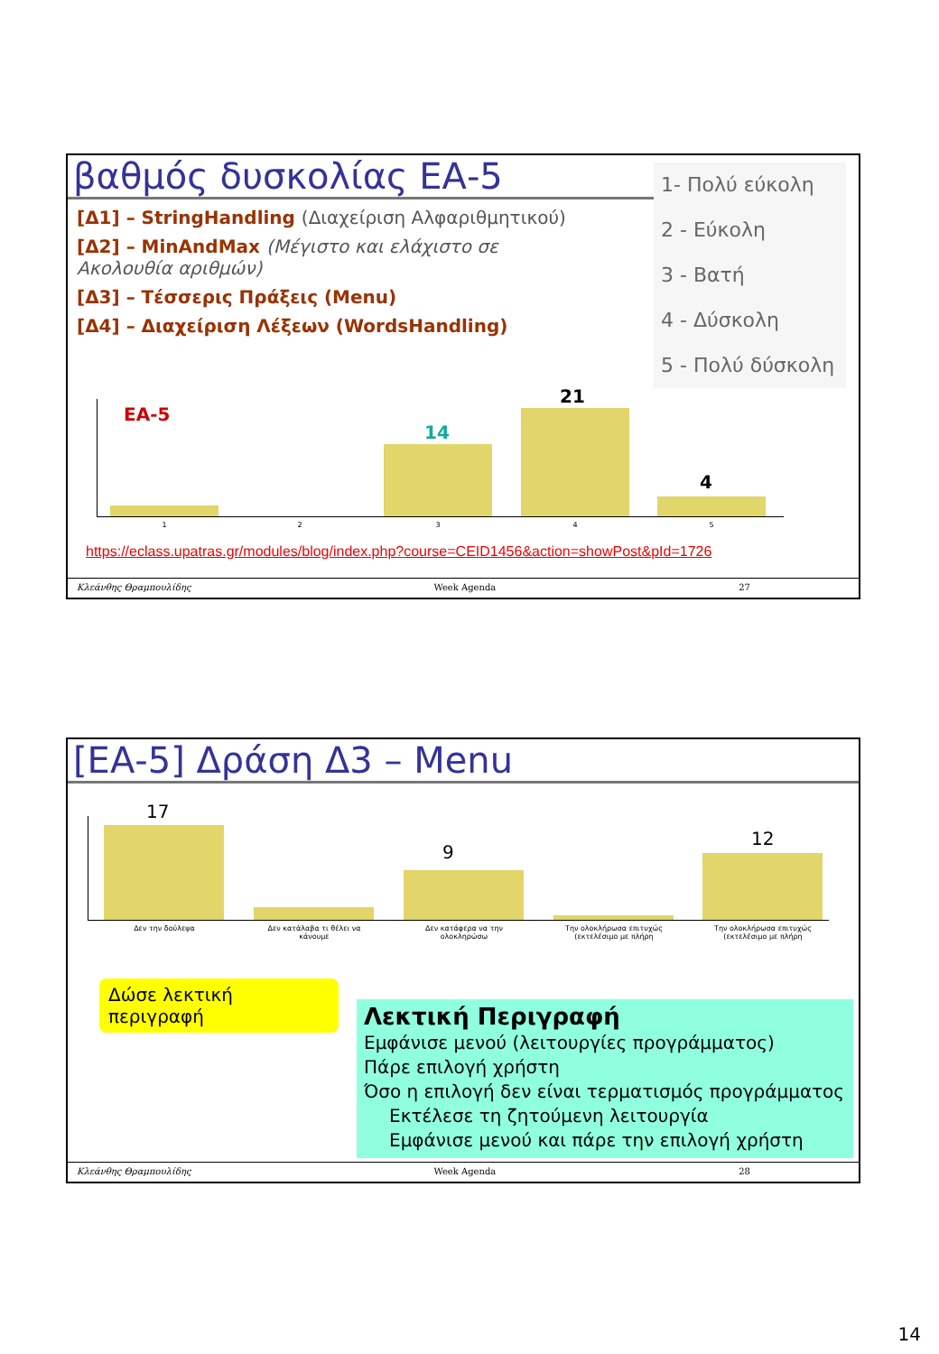βαθμός δυσκολίας ΕΑ-5
1- Πολύ εύκολη
2 - Εύκολη
3 - Βατή
4 - Δύσκολη
5 - Πολύ δύσκολη
[Δ1] – StringHandling (Διαχείριση Αλφαριθμητικού)
[Δ2] – MinAndMax (Μέγιστο και ελάχιστο σε Ακολουθία αριθμών)
[Δ3] – Τέσσερις Πράξεις (Menu)
[Δ4] – Διαχείριση Λέξεων (WordsHandling)
EA-5
14
21
4
1 2 3 4 5
https://eclass.upatras.gr/modules/blog/index.php?course=CEID1456&action=showPost&pId=1726
Κλεάνθης Θραμπουλίδης Week Agenda 27
[ΕΑ-5] Δράση Δ3 – Menu
17
9
12
Δεν την δούλεψα
Δεν κατάλαβα τι θέλει να κάνουμε
Δεν κατάφερα να την ολοκληρώσω
Την ολοκλήρωσα επιτυχώς (εκτελέσιμο με πλήρη
Την ολοκλήρωσα επιτυχώς (εκτελέσιμο με πλήρη
Δώσε λεκτική περιγραφή
Λεκτική Περιγραφή
Εμφάνισε μενού (λειτουργίες προγράμματος)
Πάρε επιλογή χρήστη
Όσο η επιλογή δεν είναι τερματισμός προγράμματος
Εκτέλεσε τη ζητούμενη λειτουργία
Εμφάνισε μενού και πάρε την επιλογή χρήστη
Κλεάνθης Θραμπουλίδης Week Agenda 28
14